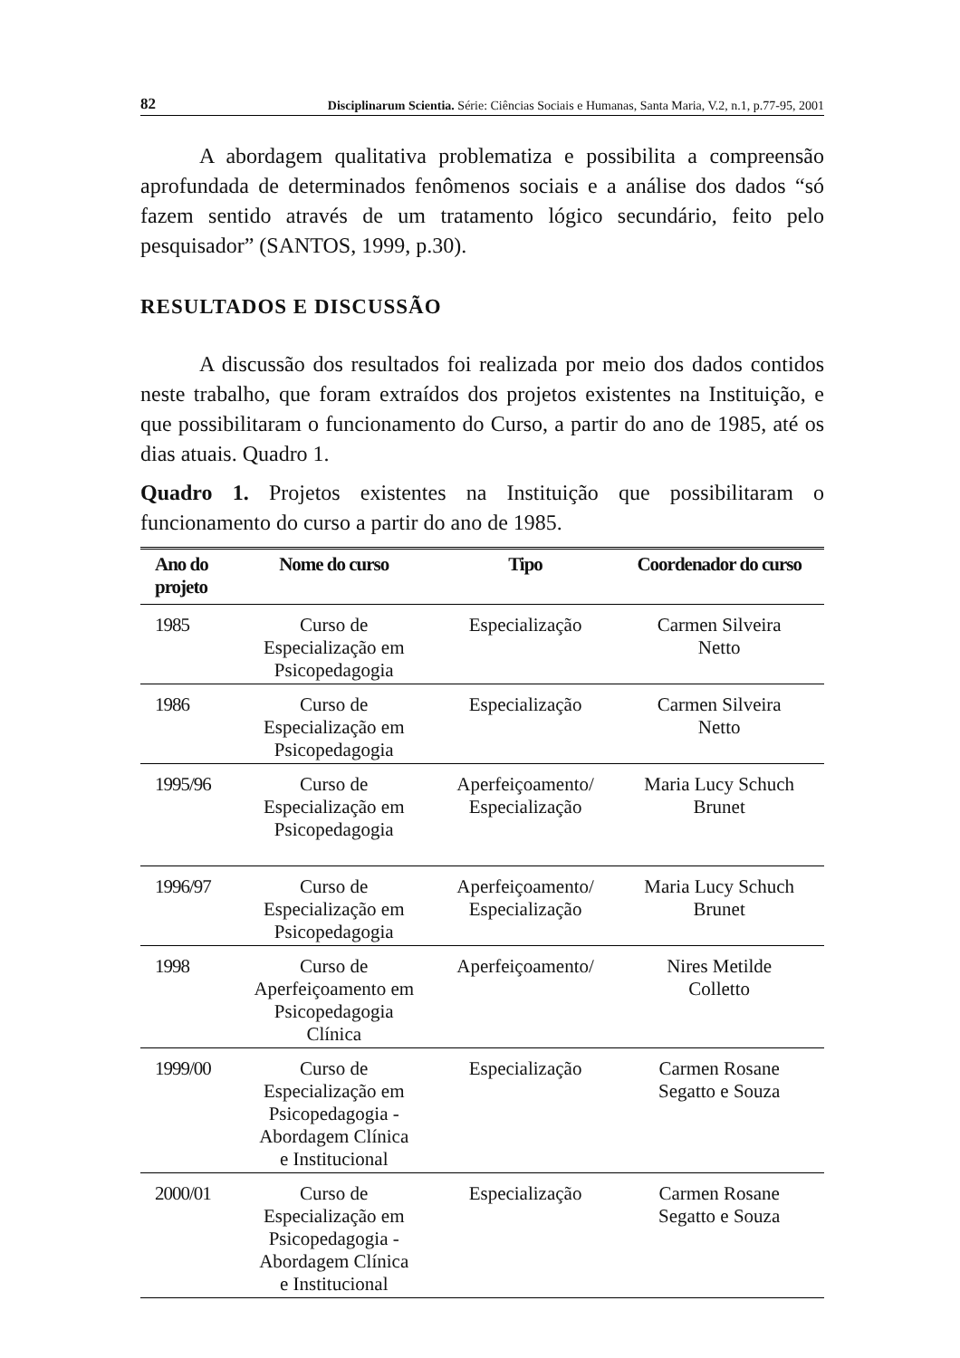82 Disciplinarum Scientia. Série: Ciências Sociais e Humanas, Santa Maria, V.2, n.1, p.77-95, 2001
A abordagem qualitativa problematiza e possibilita a compreensão aprofundada de determinados fenômenos sociais e a análise dos dados “só fazem sentido através de um tratamento lógico secundário, feito pelo pesquisador” (SANTOS, 1999, p.30).
RESULTADOS E DISCUSSÃO
A discussão dos resultados foi realizada por meio dos dados contidos neste trabalho, que foram extraídos dos projetos existentes na Instituição, e que possibilitaram o funcionamento do Curso, a partir do ano de 1985, até os dias atuais. Quadro 1.
Quadro 1. Projetos existentes na Instituição que possibilitaram o funcionamento do curso a partir do ano de 1985.
| Ano do projeto | Nome do curso | Tipo | Coordenador do curso |
| --- | --- | --- | --- |
| 1985 | Curso de Especialização em Psicopedagogia | Especialização | Carmen Silveira Netto |
| 1986 | Curso de Especialização em Psicopedagogia | Especialização | Carmen Silveira Netto |
| 1995/96 | Curso de Especialização em Psicopedagogia | Aperfeiçoamento/ Especialização | Maria Lucy Schuch Brunet |
| 1996/97 | Curso de Especialização em Psicopedagogia | Aperfeiçoamento/ Especialização | Maria Lucy Schuch Brunet |
| 1998 | Curso de Aperfeiçoamento em Psicopedagogia Clínica | Aperfeiçoamento/ | Nires Metilde Colletto |
| 1999/00 | Curso de Especialização em Psicopedagogia - Abordagem Clínica e Institucional | Especialização | Carmen Rosane Segatto e Souza |
| 2000/01 | Curso de Especialização em Psicopedagogia - Abordagem Clínica e Institucional | Especialização | Carmen Rosane Segatto e Souza |